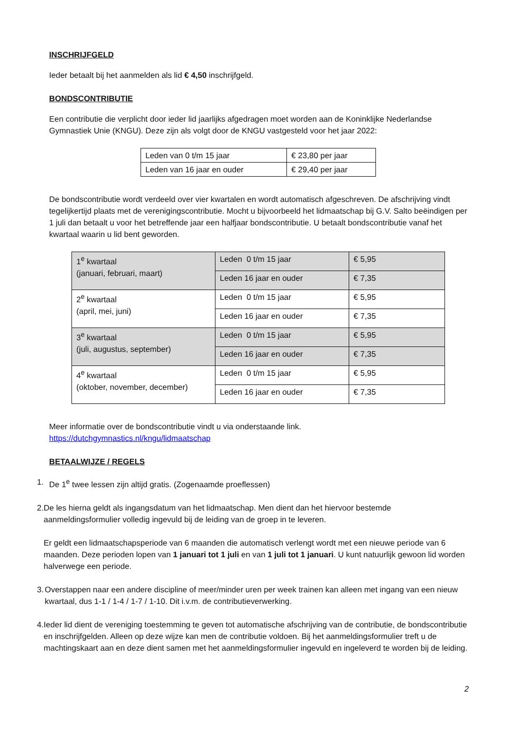INSCHRIJFGELD
Ieder betaalt bij het aanmelden als lid € 4,50 inschrijfgeld.
BONDSCONTRIBUTIE
Een contributie die verplicht door ieder lid jaarlijks afgedragen moet worden aan de Koninklijke Nederlandse Gymnastiek Unie (KNGU). Deze zijn als volgt door de KNGU vastgesteld voor het jaar 2022:
| Leden van 0 t/m 15 jaar | € 23,80 per jaar |
| Leden van 16 jaar en ouder | € 29,40 per jaar |
De bondscontributie wordt verdeeld over vier kwartalen en wordt automatisch afgeschreven. De afschrijving vindt tegelijkertijd plaats met de verenigingscontributie. Mocht u bijvoorbeeld het lidmaatschap bij G.V. Salto beëindigen per 1 juli dan betaalt u voor het betreffende jaar een halfjaar bondscontributie. U betaalt bondscontributie vanaf het kwartaal waarin u lid bent geworden.
| 1<sup>e</sup> kwartaal (januari, februari, maart) | Leden 0 t/m 15 jaar | € 5,95 |
| | Leden 16 jaar en ouder | € 7,35 |
| 2<sup>e</sup> kwartaal (april, mei, juni) | Leden 0 t/m 15 jaar | € 5,95 |
| | Leden 16 jaar en ouder | € 7,35 |
| 3<sup>e</sup> kwartaal (juli, augustus, september) | Leden 0 t/m 15 jaar | € 5,95 |
| | Leden 16 jaar en ouder | € 7,35 |
| 4<sup>e</sup> kwartaal (oktober, november, december) | Leden 0 t/m 15 jaar | € 5,95 |
| | Leden 16 jaar en ouder | € 7,35 |
Meer informatie over de bondscontributie vindt u via onderstaande link.
https://dutchgymnastics.nl/kngu/lidmaatschap
BETAALWIJZE / REGELS
1. De 1<sup>e</sup> twee lessen zijn altijd gratis. (Zogenaamde proeflessen)
2. De les hierna geldt als ingangsdatum van het lidmaatschap. Men dient dan het hiervoor bestemde aanmeldingsformulier volledig ingevuld bij de leiding van de groep in te leveren.
Er geldt een lidmaatschapsperiode van 6 maanden die automatisch verlengt wordt met een nieuwe periode van 6 maanden. Deze perioden lopen van 1 januari tot 1 juli en van 1 juli tot 1 januari. U kunt natuurlijk gewoon lid worden halverwege een periode.
3. Overstappen naar een andere discipline of meer/minder uren per week trainen kan alleen met ingang van een nieuw kwartaal, dus 1-1 / 1-4 / 1-7 / 1-10. Dit i.v.m. de contributieverwerking.
4. Ieder lid dient de vereniging toestemming te geven tot automatische afschrijving van de contributie, de bondscontributie en inschrijfgelden. Alleen op deze wijze kan men de contributie voldoen. Bij het aanmeldingsformulier treft u de machtingskaart aan en deze dient samen met het aanmeldingsformulier ingevuld en ingeleverd te worden bij de leiding.
2